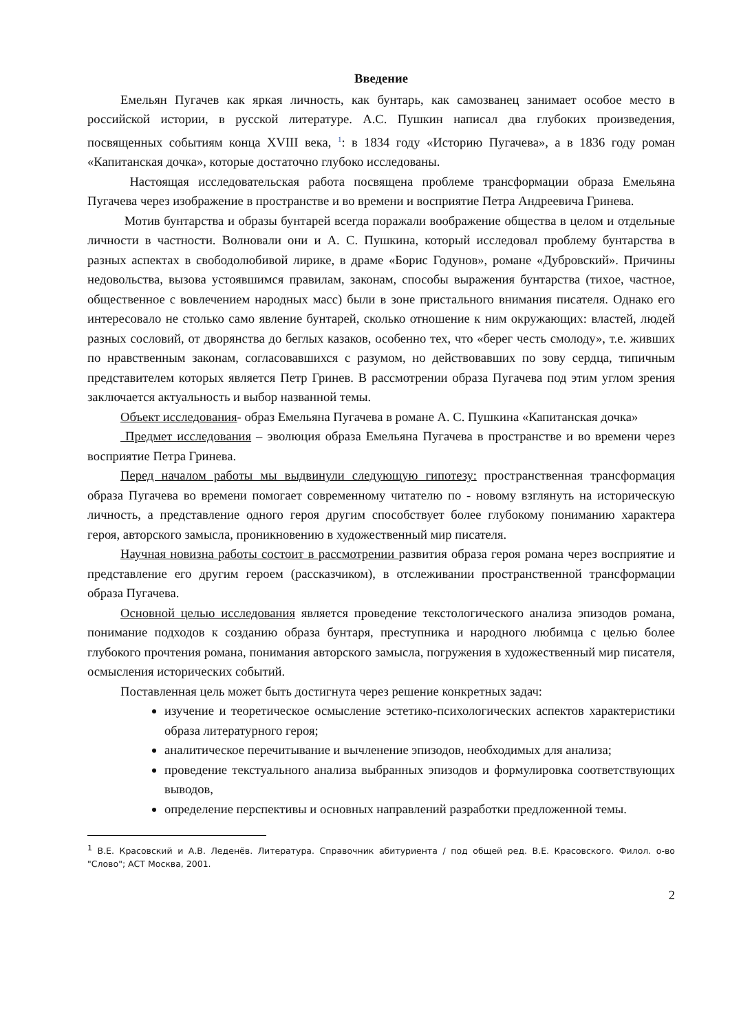Введение
Емельян Пугачев как яркая личность, как бунтарь, как самозванец занимает особое место в российской истории, в русской литературе. А.С. Пушкин написал два глубоких произведения, посвященных событиям конца XVIII века, <sup>1</sup>: в 1834 году «Историю Пугачева», а в 1836 году роман «Капитанская дочка», которые достаточно глубоко исследованы.
Настоящая исследовательская работа посвящена проблеме трансформации образа Емельяна Пугачева через изображение в пространстве и во времени и восприятие Петра Андреевича Гринева.
Мотив бунтарства и образы бунтарей всегда поражали воображение общества в целом и отдельные личности в частности. Волновали они и А. С. Пушкина, который исследовал проблему бунтарства в разных аспектах в свободолюбивой лирике, в драме «Борис Годунов», романе «Дубровский». Причины недовольства, вызова устоявшимся правилам, законам, способы выражения бунтарства (тихое, частное, общественное с вовлечением народных масс) были в зоне пристального внимания писателя. Однако его интересовало не столько само явление бунтарей, сколько отношение к ним окружающих: властей, людей разных сословий, от дворянства до беглых казаков, особенно тех, что «берег честь смолоду», т.е. живших по нравственным законам, согласовавшихся с разумом, но действовавших по зову сердца, типичным представителем которых является Петр Гринев. В рассмотрении образа Пугачева под этим углом зрения заключается актуальность и выбор названной темы.
Объект исследования- образ Емельяна Пугачева в романе А. С. Пушкина «Капитанская дочка»
Предмет исследования – эволюция образа Емельяна Пугачева в пространстве и во времени через восприятие Петра Гринева.
Перед началом работы мы выдвинули следующую гипотезу: пространственная трансформация образа Пугачева во времени помогает современному читателю по - новому взглянуть на историческую личность, а представление одного героя другим способствует более глубокому пониманию характера героя, авторского замысла, проникновению в художественный мир писателя.
Научная новизна работы состоит в рассмотрении развития образа героя романа через восприятие и представление его другим героем (рассказчиком), в отслеживании пространственной трансформации образа Пугачева.
Основной целью исследования является проведение текстологического анализа эпизодов романа, понимание подходов к созданию образа бунтаря, преступника и народного любимца с целью более глубокого прочтения романа, понимания авторского замысла, погружения в художественный мир писателя, осмысления исторических событий.
Поставленная цель может быть достигнута через решение конкретных задач:
изучение и теоретическое осмысление эстетико-психологических аспектов характеристики образа литературного героя;
аналитическое перечитывание и вычленение эпизодов, необходимых для анализа;
проведение текстуального анализа выбранных эпизодов и формулировка соответствующих выводов,
определение перспективы и основных направлений разработки предложенной темы.
<sup>1</sup> В.Е. Красовский и А.В. Леденёв. Литература. Справочник абитуриента / под общей ред. В.Е. Красовского. Филол. о-во "Слово"; АСТ Москва, 2001.
2